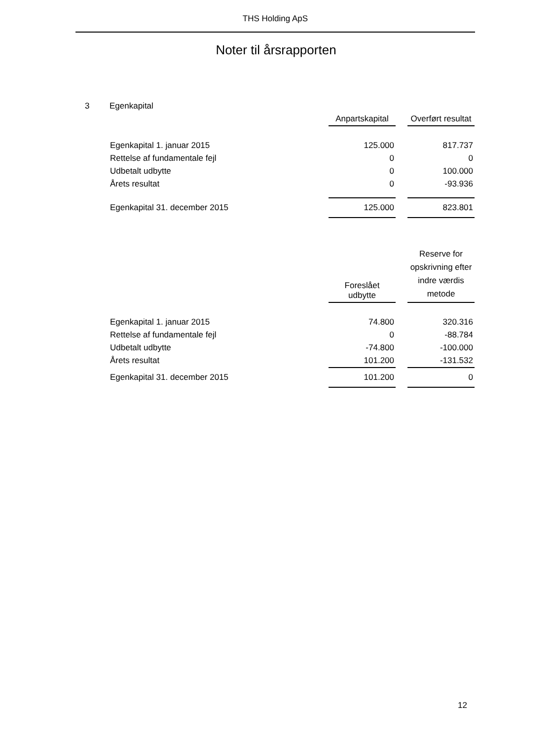THS Holding ApS
Noter til årsrapporten
3 Egenkapital
| | Anpartskapital | | Overført resultat |
| Egenkapital 1. januar 2015 | 125.000 | | 817.737 |
| Rettelse af fundamentale fejl | 0 | | 0 |
| Udbetalt udbytte | 0 | | 100.000 |
| Årets resultat | 0 | | -93.936 |
| Egenkapital 31. december 2015 | 125.000 | | 823.801 |
| | Foreslået udbytte | | Reserve for opskrivning efter indre værdis metode |
| Egenkapital 1. januar 2015 | 74.800 | | 320.316 |
| Rettelse af fundamentale fejl | 0 | | -88.784 |
| Udbetalt udbytte | -74.800 | | -100.000 |
| Årets resultat | 101.200 | | -131.532 |
| Egenkapital 31. december 2015 | 101.200 | | 0 |
12